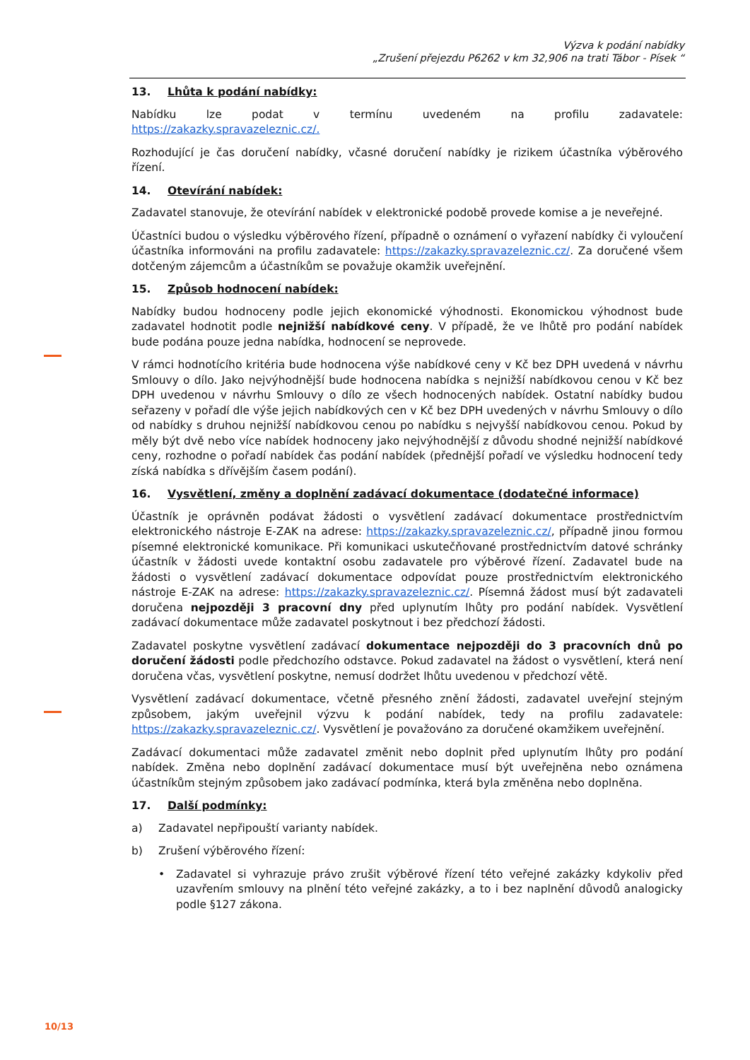Výzva k podání nabídky
„Zrušení přejezdu P6262 v km 32,906 na trati Tábor - Písek “
13. Lhůta k podání nabídky:
Nabídku lze podat v termínu uvedeném na profilu zadavatele:
https://zakazky.spravazeleznic.cz/.
Rozhodující je čas doručení nabídky, včasné doručení nabídky je rizikem účastníka výběrového řízení.
14. Otevírání nabídek:
Zadavatel stanovuje, že otevírání nabídek v elektronické podobě provede komise a je neveřejné.
Účastníci budou o výsledku výběrového řízení, případně o oznámení o vyřazení nabídky či vyloučení účastníka informováni na profilu zadavatele: https://zakazky.spravazeleznic.cz/. Za doručené všem dotčeným zájemcům a účastníkům se považuje okamžik uveřejnění.
15. Způsob hodnocení nabídek:
Nabídky budou hodnoceny podle jejich ekonomické výhodnosti. Ekonomickou výhodnost bude zadavatel hodnotit podle nejnižší nabídkové ceny. V případě, že ve lhůtě pro podání nabídek bude podána pouze jedna nabídka, hodnocení se neprovede.
V rámci hodnotícího kritéria bude hodnocena výše nabídkové ceny v Kč bez DPH uvedená v návrhu Smlouvy o dílo. Jako nejvýhodnější bude hodnocena nabídka s nejnižší nabídkovou cenou v Kč bez DPH uvedenou v návrhu Smlouvy o dílo ze všech hodnocených nabídek. Ostatní nabídky budou seřazeny v pořadí dle výše jejich nabídkových cen v Kč bez DPH uvedených v návrhu Smlouvy o dílo od nabídky s druhou nejnižší nabídkovou cenou po nabídku s nejvyšší nabídkovou cenou. Pokud by měly být dvě nebo více nabídek hodnoceny jako nejvýhodnější z důvodu shodné nejnižší nabídkové ceny, rozhodne o pořadí nabídek čas podání nabídek (přednější pořadí ve výsledku hodnocení tedy získá nabídka s dřívějším časem podání).
16. Vysvětlení, změny a doplnění zadávací dokumentace (dodatečné informace)
Účastník je oprávněn podávat žádosti o vysvětlení zadávací dokumentace prostřednictvím elektronického nástroje E-ZAK na adrese: https://zakazky.spravazeleznic.cz/, případně jinou formou písemné elektronické komunikace. Při komunikaci uskutečňované prostřednictvím datové schránky účastník v žádosti uvede kontaktní osobu zadavatele pro výběrové řízení. Zadavatel bude na žádosti o vysvětlení zadávací dokumentace odpovídat pouze prostřednictvím elektronického nástroje E-ZAK na adrese: https://zakazky.spravazeleznic.cz/. Písemná žádost musí být zadavateli doručena nejpozději 3 pracovní dny před uplynutím lhůty pro podání nabídek. Vysvětlení zadávací dokumentace může zadavatel poskytnout i bez předchozí žádosti.
Zadavatel poskytne vysvětlení zadávací dokumentace nejpozději do 3 pracovních dnů po doručení žádosti podle předchozího odstavce. Pokud zadavatel na žádost o vysvětlení, která není doručena včas, vysvětlení poskytne, nemusí dodržet lhůtu uvedenou v předchozí větě.
Vysvětlení zadávací dokumentace, včetně přesného znění žádosti, zadavatel uveřejní stejným způsobem, jakým uveřejnil výzvu k podání nabídek, tedy na profilu zadavatele: https://zakazky.spravazeleznic.cz/. Vysvětlení je považováno za doručené okamžikem uveřejnění.
Zadávací dokumentaci může zadavatel změnit nebo doplnit před uplynutím lhůty pro podání nabídek. Změna nebo doplnění zadávací dokumentace musí být uveřejněna nebo oznámena účastníkům stejným způsobem jako zadávací podmínka, která byla změněna nebo doplněna.
17. Další podmínky:
a) Zadavatel nepřipouští varianty nabídek.
b) Zrušení výběrového řízení:
• Zadavatel si vyhrazuje právo zrušit výběrové řízení této veřejné zakázky kdykoliv před uzavřením smlouvy na plnění této veřejné zakázky, a to i bez naplnění důvodů analogicky podle §127 zákona.
10/13